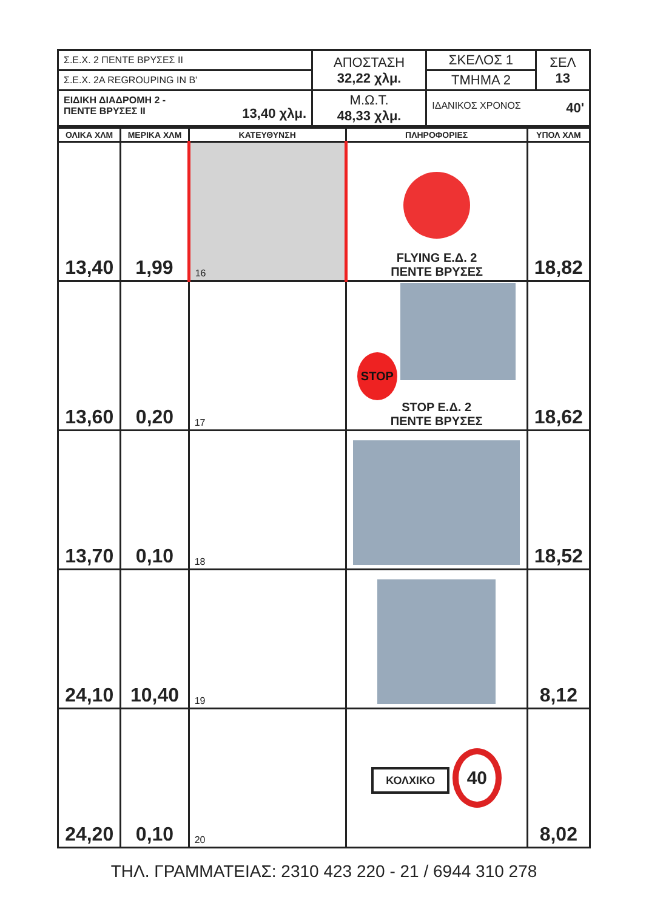| Σ.Ε.Χ. 2 ΠΕΝΤΕ ΒΡΥΣΕΣ II | ΑΠΟΣΤΑΣΗ 32,22 χλμ. | ΣΚΕΛΟΣ 1 | ΣΕΛ 13 |
| Σ.Ε.Χ. 2Α REGROUPING IN B' | | ΤΜΗΜΑ 2 | |
| ΕΙΔΙΚΗ ΔΙΑΔΡΟΜΗ 2 - ΠΕΝΤΕ ΒΡΥΣΕΣ II 13,40 χλμ. | Μ.Ω.Τ. 48,33 χλμ. | ΙΔΑΝΙΚΟΣ ΧΡΟΝΟΣ 40' | |
| ΟΛΙΚΑ ΧΛΜ | ΜΕΡΙΚΑ ΧΛΜ | ΚΑΤΕΥΘΥΝΣΗ | ΠΛΗΡΟΦΟΡΙΕΣ | ΥΠΟΛ ΧΛΜ |
| --- | --- | --- | --- | --- |
| 13,40 | 1,99 | 16 | FLYING Ε.Δ. 2 ΠΕΝΤΕ ΒΡΥΣΕΣ | 18,82 |
| 13,60 | 0,20 | 17 | STOP STOP Ε.Δ. 2 ΠΕΝΤΕ ΒΡΥΣΕΣ | 18,62 |
| 13,70 | 0,10 | 18 | | 18,52 |
| 24,10 | 10,40 | 19 | | 8,12 |
| 24,20 | 0,10 | 20 | ΚΟΛΧΙΚΟ 40 | 8,02 |
ΤΗΛ. ΓΡΑΜΜΑΤΕΙΑΣ: 2310 423 220 - 21 / 6944 310 278